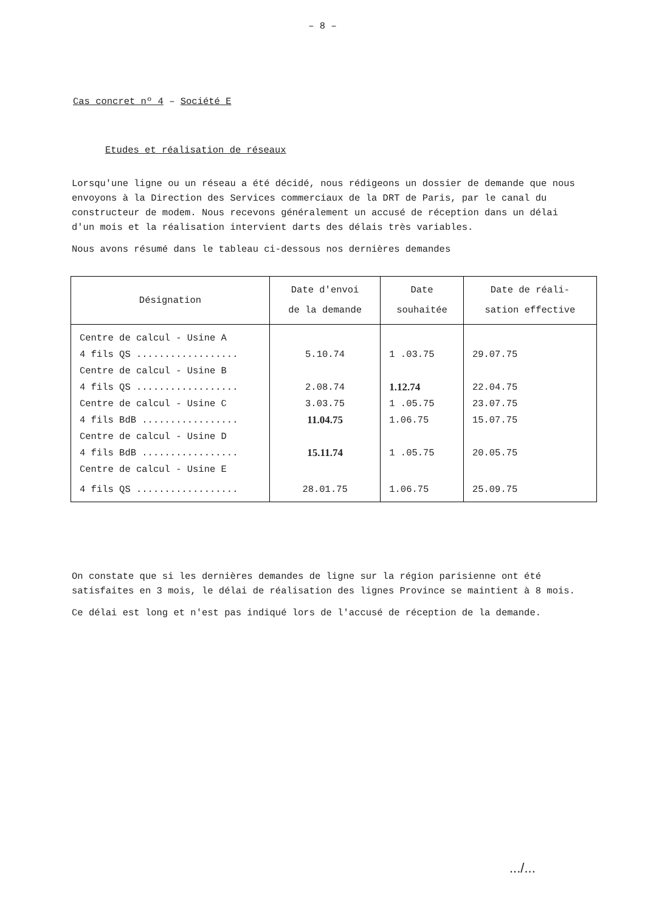– 8 –
Cas concret nº 4 – Société E
Etudes et réalisation de réseaux
Lorsqu'une ligne ou un réseau a été décidé, nous rédigeons un dossier de demande que nous envoyons à la Direction des Services commerciaux de la DRT de Paris, par le canal du constructeur de modem. Nous recevons généralement un accusé de réception dans un délai d'un mois et la réalisation intervient darts des délais très variables.
Nous avons résumé dans le tableau ci-dessous nos dernières demandes
| Désignation | Date d'envoi de la demande | Date souhaitée | Date de réali- sation effective |
| --- | --- | --- | --- |
| Centre de calcul - Usine A | | | |
| 4 fils QS .................. | 5.10.74 | 1 .03.75 | 29.07.75 |
| Centre de calcul - Usine B | | | |
| 4 fils QS .................. | 2.08.74 | 1.12.74 | 22.04.75 |
| Centre de calcul - Usine C | 3.03.75 | 1 .05.75 | 23.07.75 |
| 4 fils BdB ................. | 11.04.75 | 1.06.75 | 15.07.75 |
| Centre de calcul - Usine D | | | |
| 4 fils BdB ................. | 15.11.74 | 1 .05.75 | 20.05.75 |
| Centre de calcul - Usine E | | | |
| 4 fils QS .................. | 28.01.75 | 1.06.75 | 25.09.75 |
On constate que si les dernières demandes de ligne sur la région parisienne ont été satisfaites en 3 mois, le délai de réalisation des lignes Province se maintient à 8 mois.
Ce délai est long et n'est pas indiqué lors de l'accusé de réception de la demande.
.../...